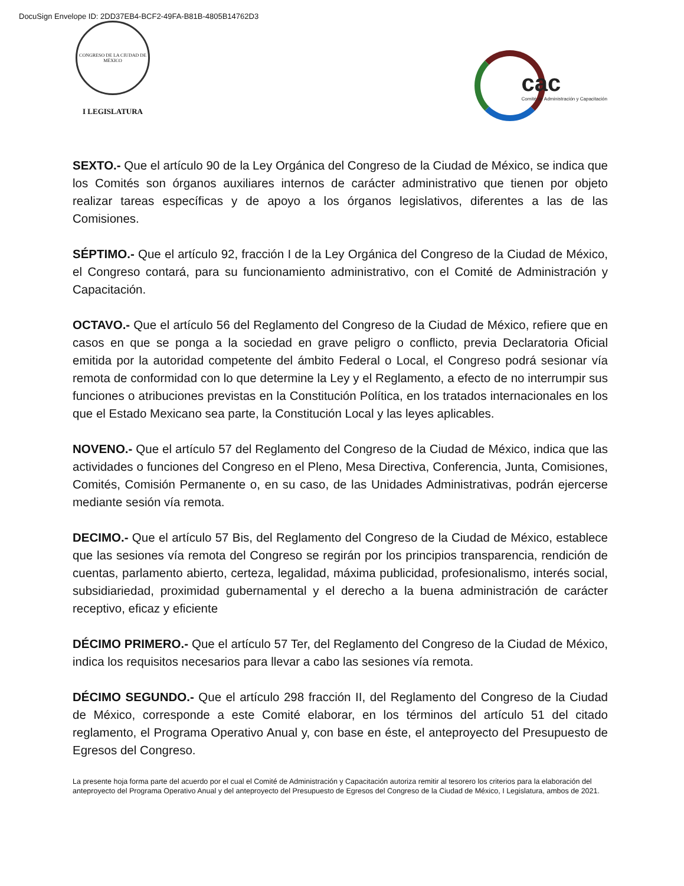DocuSign Envelope ID: 2DD37EB4-BCF2-49FA-B81B-4805B14762D3
CONGRESO DE LA CIUDAD DE MÉXICO
I LEGISLATURA
cac
Comité de Administración y Capacitación
SEXTO.- Que el artículo 90 de la Ley Orgánica del Congreso de la Ciudad de México, se indica que los Comités son órganos auxiliares internos de carácter administrativo que tienen por objeto realizar tareas específicas y de apoyo a los órganos legislativos, diferentes a las de las Comisiones.
SÉPTIMO.- Que el artículo 92, fracción I de la Ley Orgánica del Congreso de la Ciudad de México, el Congreso contará, para su funcionamiento administrativo, con el Comité de Administración y Capacitación.
OCTAVO.- Que el artículo 56 del Reglamento del Congreso de la Ciudad de México, refiere que en casos en que se ponga a la sociedad en grave peligro o conflicto, previa Declaratoria Oficial emitida por la autoridad competente del ámbito Federal o Local, el Congreso podrá sesionar vía remota de conformidad con lo que determine la Ley y el Reglamento, a efecto de no interrumpir sus funciones o atribuciones previstas en la Constitución Política, en los tratados internacionales en los que el Estado Mexicano sea parte, la Constitución Local y las leyes aplicables.
NOVENO.- Que el artículo 57 del Reglamento del Congreso de la Ciudad de México, indica que las actividades o funciones del Congreso en el Pleno, Mesa Directiva, Conferencia, Junta, Comisiones, Comités, Comisión Permanente o, en su caso, de las Unidades Administrativas, podrán ejercerse mediante sesión vía remota.
DECIMO.- Que el artículo 57 Bis, del Reglamento del Congreso de la Ciudad de México, establece que las sesiones vía remota del Congreso se regirán por los principios transparencia, rendición de cuentas, parlamento abierto, certeza, legalidad, máxima publicidad, profesionalismo, interés social, subsidiariedad, proximidad gubernamental y el derecho a la buena administración de carácter receptivo, eficaz y eficiente
DÉCIMO PRIMERO.- Que el artículo 57 Ter, del Reglamento del Congreso de la Ciudad de México, indica los requisitos necesarios para llevar a cabo las sesiones vía remota.
DÉCIMO SEGUNDO.- Que el artículo 298 fracción II, del Reglamento del Congreso de la Ciudad de México, corresponde a este Comité elaborar, en los términos del artículo 51 del citado reglamento, el Programa Operativo Anual y, con base en éste, el anteproyecto del Presupuesto de Egresos del Congreso.
La presente hoja forma parte del acuerdo por el cual el Comité de Administración y Capacitación autoriza remitir al tesorero los criterios para la elaboración del anteproyecto del Programa Operativo Anual y del anteproyecto del Presupuesto de Egresos del Congreso de la Ciudad de México, I Legislatura, ambos de 2021.